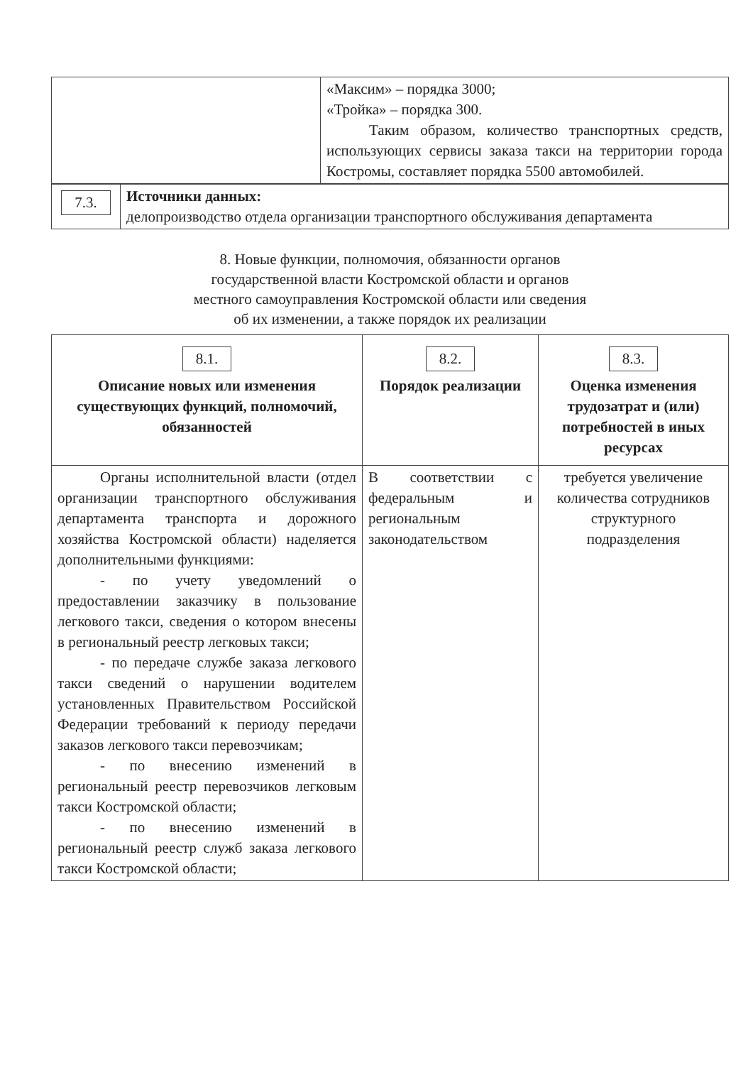| | «Максим» – порядка 3000; «Тройка» – порядка 300. Таким образом, количество транспортных средств, использующих сервисы заказа такси на территории города Костромы, составляет порядка 5500 автомобилей. |
| 7.3. | Источники данных: делопроизводство отдела организации транспортного обслуживания департамента |
8. Новые функции, полномочия, обязанности органов
государственной власти Костромской области и органов
местного самоуправления Костромской области или сведения
об их изменении, а также порядок их реализации
| 8.1. Описание новых или изменения существующих функций, полномочий, обязанностей | 8.2. Порядок реализации | 8.3. Оценка изменения трудозатрат и (или) потребностей в иных ресурсах |
| --- | --- | --- |
| Органы исполнительной власти (отдел организации транспортного обслуживания департамента транспорта и дорожного хозяйства Костромской области) наделяется дополнительными функциями: - по учету уведомлений о предоставлении заказчику в пользование легкового такси, сведения о котором внесены в региональный реестр легковых такси; - по передаче службе заказа легкового такси сведений о нарушении водителем установленных Правительством Российской Федерации требований к периоду передачи заказов легкового такси перевозчикам; - по внесению изменений в региональный реестр перевозчиков легковым такси Костромской области; - по внесению изменений в региональный реестр служб заказа легкового такси Костромской области; | В соответствии с федеральным и региональным законодательством | требуется увеличение количества сотрудников структурного подразделения |